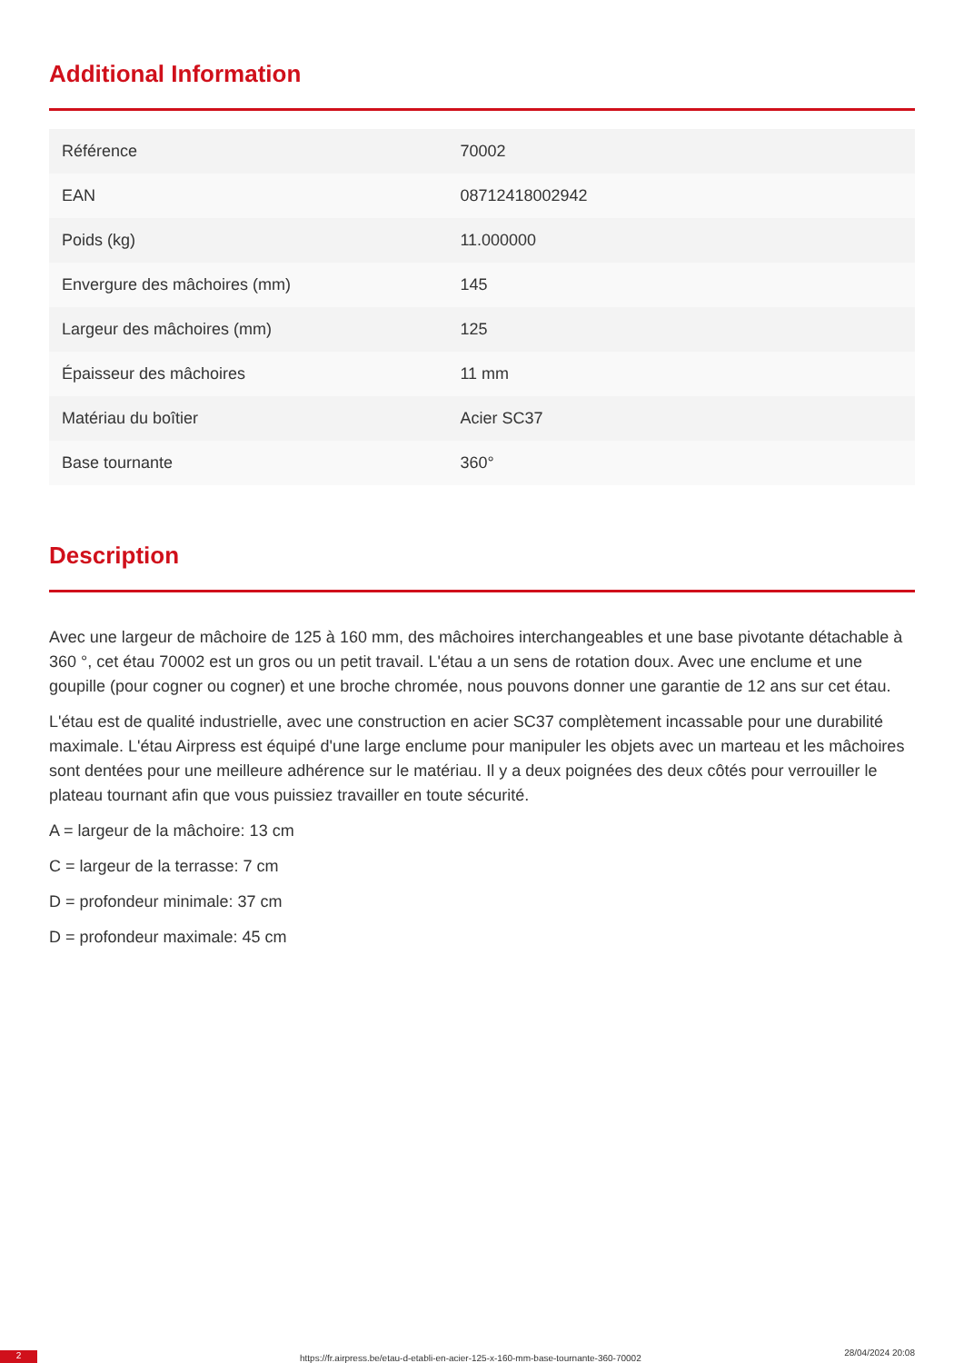Additional Information
| Référence | 70002 |
| EAN | 08712418002942 |
| Poids (kg) | 11.000000 |
| Envergure des mâchoires (mm) | 145 |
| Largeur des mâchoires (mm) | 125 |
| Épaisseur des mâchoires | 11 mm |
| Matériau du boîtier | Acier SC37 |
| Base tournante | 360° |
Description
Avec une largeur de mâchoire de 125 à 160 mm, des mâchoires interchangeables et une base pivotante détachable à 360 °, cet étau 70002 est un gros ou un petit travail. L'étau a un sens de rotation doux. Avec une enclume et une goupille (pour cogner ou cogner) et une broche chromée, nous pouvons donner une garantie de 12 ans sur cet étau.
L'étau est de qualité industrielle, avec une construction en acier SC37 complètement incassable pour une durabilité maximale. L'étau Airpress est équipé d'une large enclume pour manipuler les objets avec un marteau et les mâchoires sont dentées pour une meilleure adhérence sur le matériau. Il y a deux poignées des deux côtés pour verrouiller le plateau tournant afin que vous puissiez travailler en toute sécurité.
A = largeur de la mâchoire: 13 cm
C = largeur de la terrasse: 7 cm
D = profondeur minimale: 37 cm
D = profondeur maximale: 45 cm
2
https://fr.airpress.be/etau-d-etabli-en-acier-125-x-160-mm-base-tournante-360-70002
28/04/2024 20:08